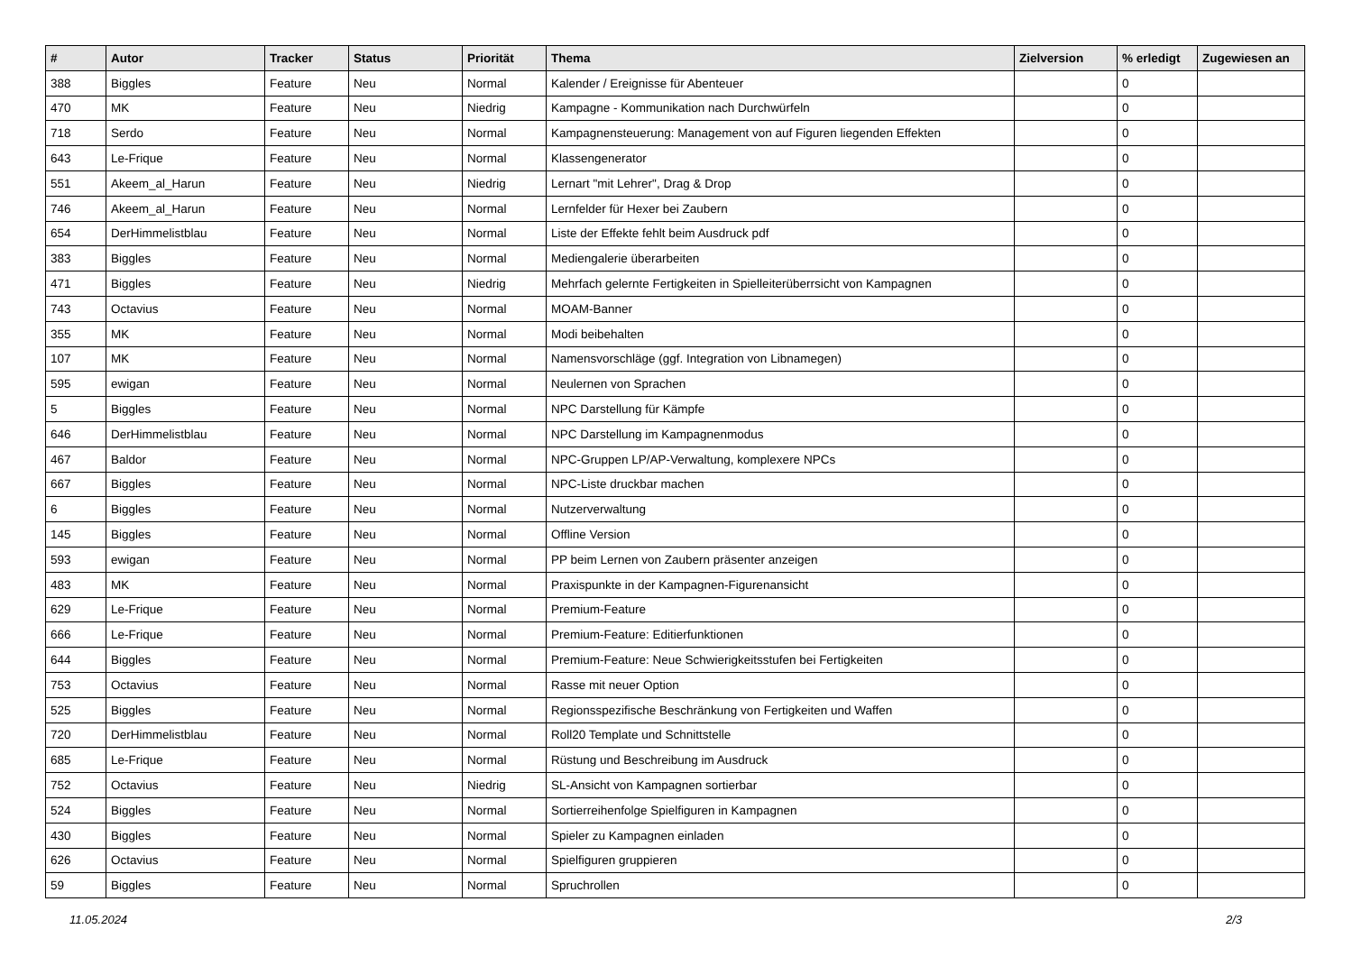| # | Autor | Tracker | Status | Priorität | Thema | Zielversion | % erledigt | Zugewiesen an |
| --- | --- | --- | --- | --- | --- | --- | --- | --- |
| 388 | Biggles | Feature | Neu | Normal | Kalender / Ereignisse für Abenteuer | | 0 | |
| 470 | MK | Feature | Neu | Niedrig | Kampagne - Kommunikation nach Durchwürfeln | | 0 | |
| 718 | Serdo | Feature | Neu | Normal | Kampagnensteuerung: Management von auf Figuren liegenden Effekten | | 0 | |
| 643 | Le-Frique | Feature | Neu | Normal | Klassengenerator | | 0 | |
| 551 | Akeem_al_Harun | Feature | Neu | Niedrig | Lernart "mit Lehrer", Drag & Drop | | 0 | |
| 746 | Akeem_al_Harun | Feature | Neu | Normal | Lernfelder für Hexer bei Zaubern | | 0 | |
| 654 | DerHimmelistblau | Feature | Neu | Normal | Liste der Effekte fehlt beim Ausdruck pdf | | 0 | |
| 383 | Biggles | Feature | Neu | Normal | Mediengalerie überarbeiten | | 0 | |
| 471 | Biggles | Feature | Neu | Niedrig | Mehrfach gelernte Fertigkeiten in Spielleiterüberrsicht von Kampagnen | | 0 | |
| 743 | Octavius | Feature | Neu | Normal | MOAM-Banner | | 0 | |
| 355 | MK | Feature | Neu | Normal | Modi beibehalten | | 0 | |
| 107 | MK | Feature | Neu | Normal | Namensvorschläge (ggf. Integration von Libnamegen) | | 0 | |
| 595 | ewigan | Feature | Neu | Normal | Neulernen von Sprachen | | 0 | |
| 5 | Biggles | Feature | Neu | Normal | NPC Darstellung für Kämpfe | | 0 | |
| 646 | DerHimmelistblau | Feature | Neu | Normal | NPC Darstellung im Kampagnenmodus | | 0 | |
| 467 | Baldor | Feature | Neu | Normal | NPC-Gruppen LP/AP-Verwaltung, komplexere NPCs | | 0 | |
| 667 | Biggles | Feature | Neu | Normal | NPC-Liste druckbar machen | | 0 | |
| 6 | Biggles | Feature | Neu | Normal | Nutzerverwaltung | | 0 | |
| 145 | Biggles | Feature | Neu | Normal | Offline Version | | 0 | |
| 593 | ewigan | Feature | Neu | Normal | PP beim Lernen von Zaubern präsenter anzeigen | | 0 | |
| 483 | MK | Feature | Neu | Normal | Praxispunkte in der Kampagnen-Figurenansicht | | 0 | |
| 629 | Le-Frique | Feature | Neu | Normal | Premium-Feature | | 0 | |
| 666 | Le-Frique | Feature | Neu | Normal | Premium-Feature: Editierfunktionen | | 0 | |
| 644 | Biggles | Feature | Neu | Normal | Premium-Feature: Neue Schwierigkeitsstufen bei Fertigkeiten | | 0 | |
| 753 | Octavius | Feature | Neu | Normal | Rasse mit neuer Option | | 0 | |
| 525 | Biggles | Feature | Neu | Normal | Regionsspezifische Beschränkung von Fertigkeiten und Waffen | | 0 | |
| 720 | DerHimmelistblau | Feature | Neu | Normal | Roll20 Template und Schnittstelle | | 0 | |
| 685 | Le-Frique | Feature | Neu | Normal | Rüstung und Beschreibung im Ausdruck | | 0 | |
| 752 | Octavius | Feature | Neu | Niedrig | SL-Ansicht von Kampagnen sortierbar | | 0 | |
| 524 | Biggles | Feature | Neu | Normal | Sortierreihenfolge Spielfiguren in Kampagnen | | 0 | |
| 430 | Biggles | Feature | Neu | Normal | Spieler zu Kampagnen einladen | | 0 | |
| 626 | Octavius | Feature | Neu | Normal | Spielfiguren gruppieren | | 0 | |
| 59 | Biggles | Feature | Neu | Normal | Spruchrollen | | 0 | |
11.05.2024 2/3